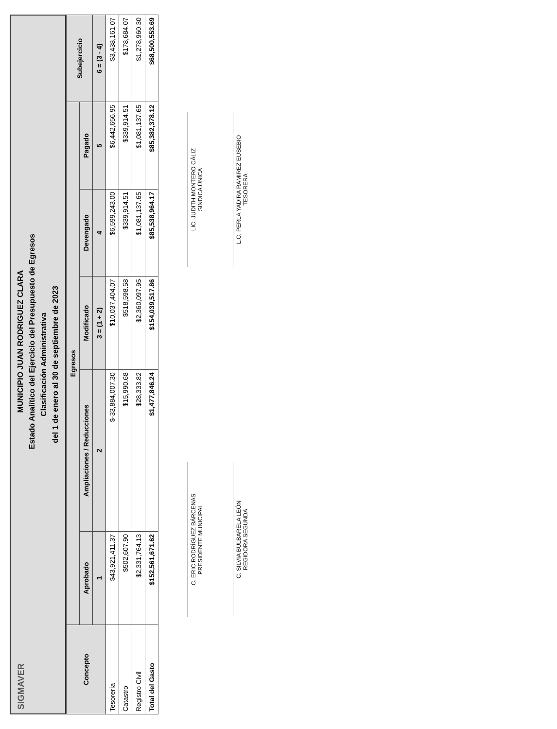SIGMAVER MUNICIPIO JUAN RODRIGUEZ CLARA
Estado Analítico del Ejercicio del Presupuesto de Egresos
Clasificación Administrativa
del 1 de enero al 30 de septiembre de 2023
| Concepto | Egresos | | | | | Subejercicio |
| --- | --- | --- | --- | --- | --- | --- |
| | Aprobado | Ampliaciones / Reducciones | Modificado | Devengado | Pagado | |
| | 1 | 2 | 3 = (1 + 2) | 4 | 5 | 6 = (3 - 4) |
| Tesorería | $43,921,411.37 | $-33,884,007.30 | $10,037,404.07 | $6,599,243.00 | $6,442,656.95 | $3,438,161.07 |
| Catastro | $502,607.90 | $15,990.68 | $518,598.58 | $339,914.51 | $339,914.51 | $178,684.07 |
| Registro Civil | $2,331,764.13 | $28,333.82 | $2,360,097.95 | $1,081,137.65 | $1,081,137.65 | $1,278,960.30 |
| Total del Gasto | $152,561,671.62 | $1,477,846.24 | $154,039,517.86 | $85,538,964.17 | $85,382,378.12 | $68,500,553.69 |
C. ERIC RODRÍGUEZ BÁRCENAS
PRESIDENTE MUNICIPAL
LIC. JUDITH MONTERO CÁLIZ
SINDICA ÚNICA
C. SILVIA BULBARELA LEÓN
REGIDORA SEGUNDA
L.C. PERLA YADIRA RAMIREZ EUSEBIO
TESORERA